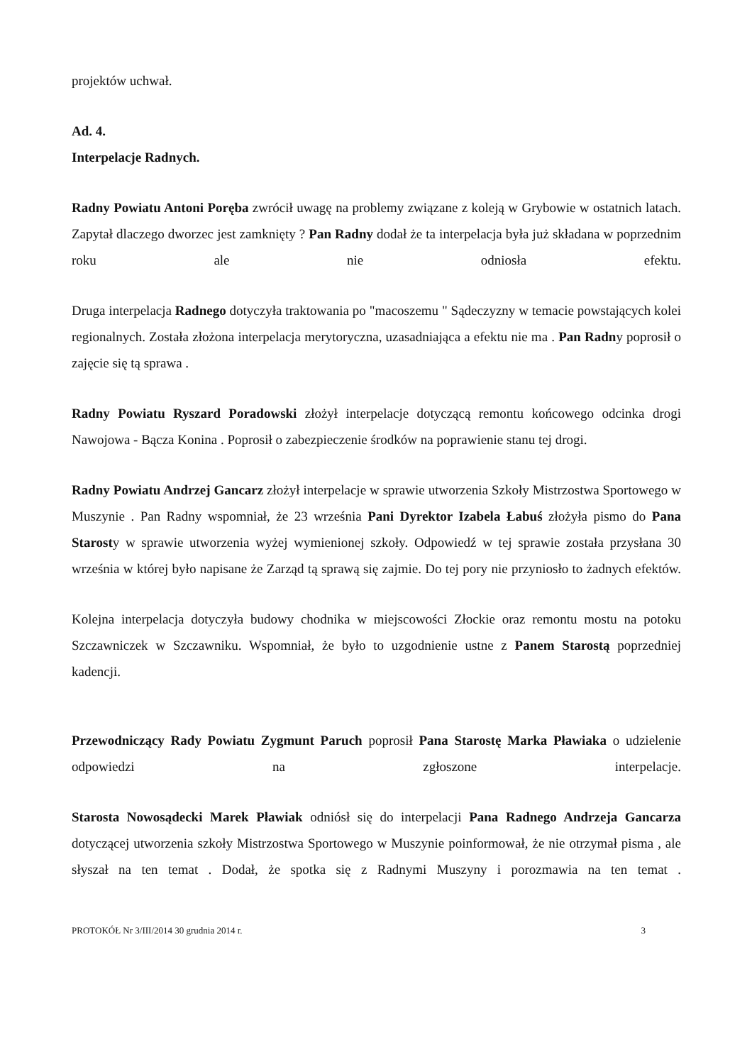projektów uchwał.
Ad. 4.
Interpelacje Radnych.
Radny Powiatu Antoni Poręba zwrócił uwagę na problemy związane z koleją w Grybowie w ostatnich latach. Zapytał dlaczego dworzec jest zamknięty ? Pan Radny dodał że ta interpelacja była już składana w poprzednim roku ale nie odniosła efektu.
Druga interpelacja Radnego dotyczyła traktowania po "macoszemu " Sądeczyzny w temacie powstających kolei regionalnych. Została złożona interpelacja merytoryczna, uzasadniająca a efektu nie ma . Pan Radny poprosił o zajęcie się tą sprawa .
Radny Powiatu Ryszard Poradowski złożył interpelacje dotyczącą remontu końcowego odcinka drogi Nawojowa - Bącza Konina . Poprosił o zabezpieczenie środków na poprawienie stanu tej drogi.
Radny Powiatu Andrzej Gancarz złożył interpelacje w sprawie utworzenia Szkoły Mistrzostwa Sportowego w Muszynie . Pan Radny wspomniał, że 23 września Pani Dyrektor Izabela Łabuś złożyła pismo do Pana Starosty w sprawie utworzenia wyżej wymienionej szkoły. Odpowiedź w tej sprawie została przysłana 30 września w której było napisane że Zarząd tą sprawą się zajmie. Do tej pory nie przyniosło to żadnych efektów.
Kolejna interpelacja dotyczyła budowy chodnika w miejscowości Złockie oraz remontu mostu na potoku Szczawniczek w Szczawniku. Wspomniał, że było to uzgodnienie ustne z Panem Starostą poprzedniej kadencji.
Przewodniczący Rady Powiatu Zygmunt Paruch poprosił Pana Starostę Marka Pławiaka o udzielenie odpowiedzi na zgłoszone interpelacje.
Starosta Nowosądecki Marek Pławiak odniósł się do interpelacji Pana Radnego Andrzeja Gancarza dotyczącej utworzenia szkoły Mistrzostwa Sportowego w Muszynie poinformował, że nie otrzymał pisma , ale słyszał na ten temat . Dodał, że spotka się z Radnymi Muszyny i porozmawia na ten temat .
PROTOKÓŁ Nr 3/III/2014 30 grudnia 2014 r. 3